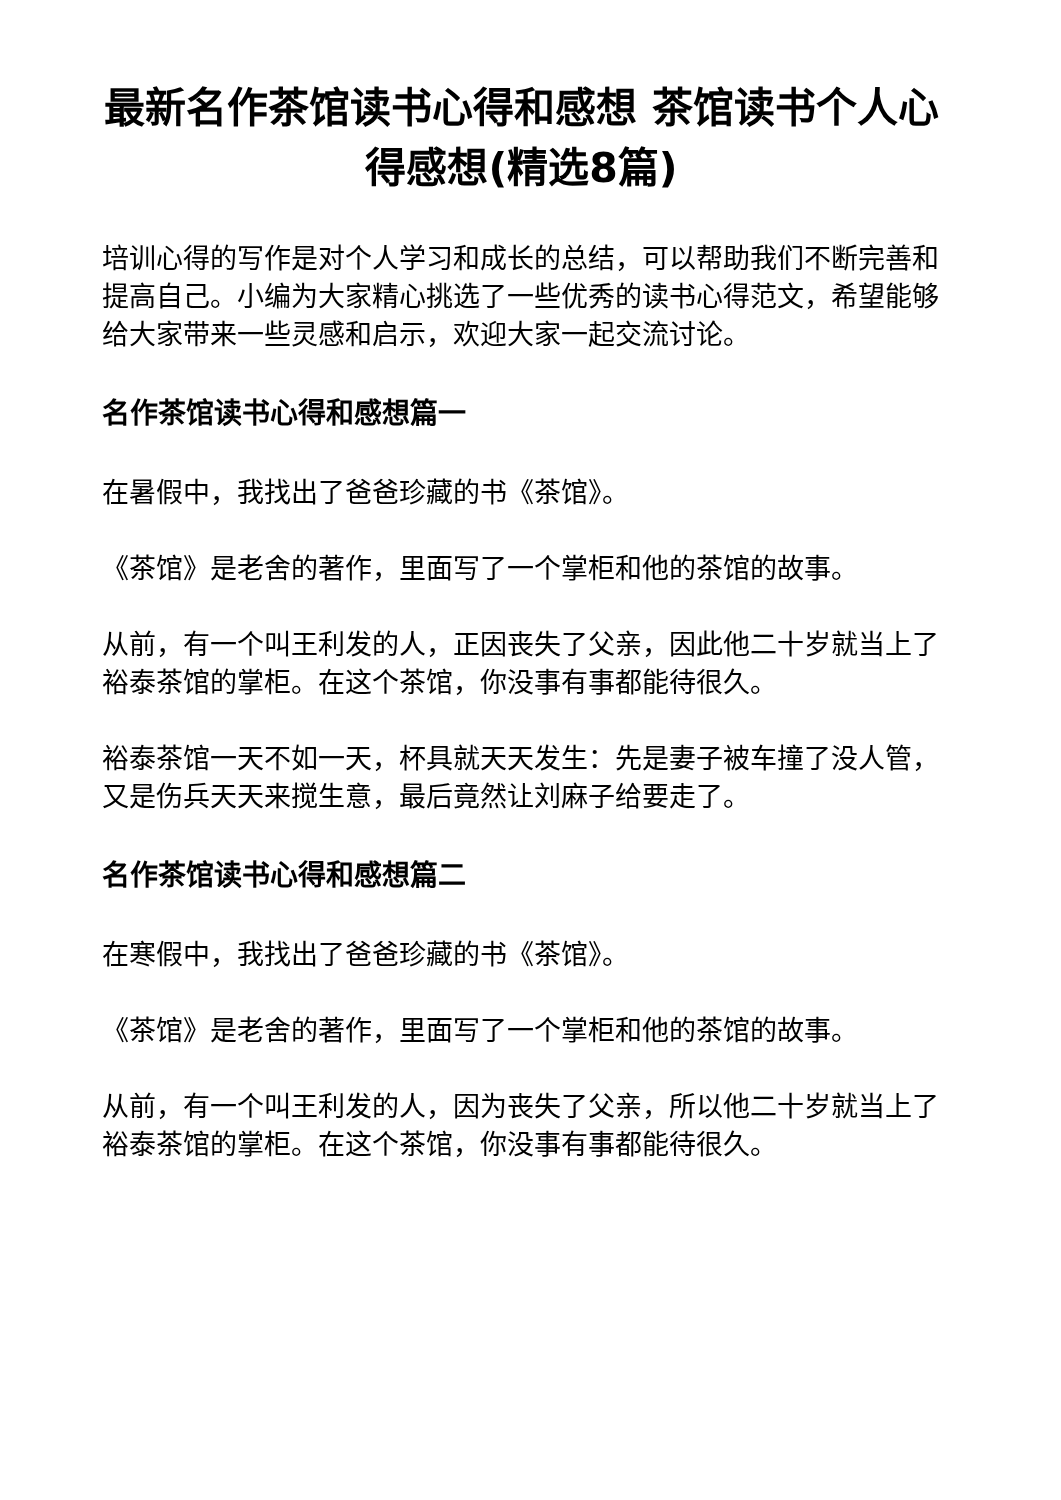最新名作茶馆读书心得和感想 茶馆读书个人心得感想(精选8篇)
培训心得的写作是对个人学习和成长的总结，可以帮助我们不断完善和提高自己。小编为大家精心挑选了一些优秀的读书心得范文，希望能够给大家带来一些灵感和启示，欢迎大家一起交流讨论。
名作茶馆读书心得和感想篇一
在暑假中，我找出了爸爸珍藏的书《茶馆》。
《茶馆》是老舍的著作，里面写了一个掌柜和他的茶馆的故事。
从前，有一个叫王利发的人，正因丧失了父亲，因此他二十岁就当上了裕泰茶馆的掌柜。在这个茶馆，你没事有事都能待很久。
裕泰茶馆一天不如一天，杯具就天天发生：先是妻子被车撞了没人管，又是伤兵天天来搅生意，最后竟然让刘麻子给要走了。
名作茶馆读书心得和感想篇二
在寒假中，我找出了爸爸珍藏的书《茶馆》。
《茶馆》是老舍的著作，里面写了一个掌柜和他的茶馆的故事。
从前，有一个叫王利发的人，因为丧失了父亲，所以他二十岁就当上了裕泰茶馆的掌柜。在这个茶馆，你没事有事都能待很久。